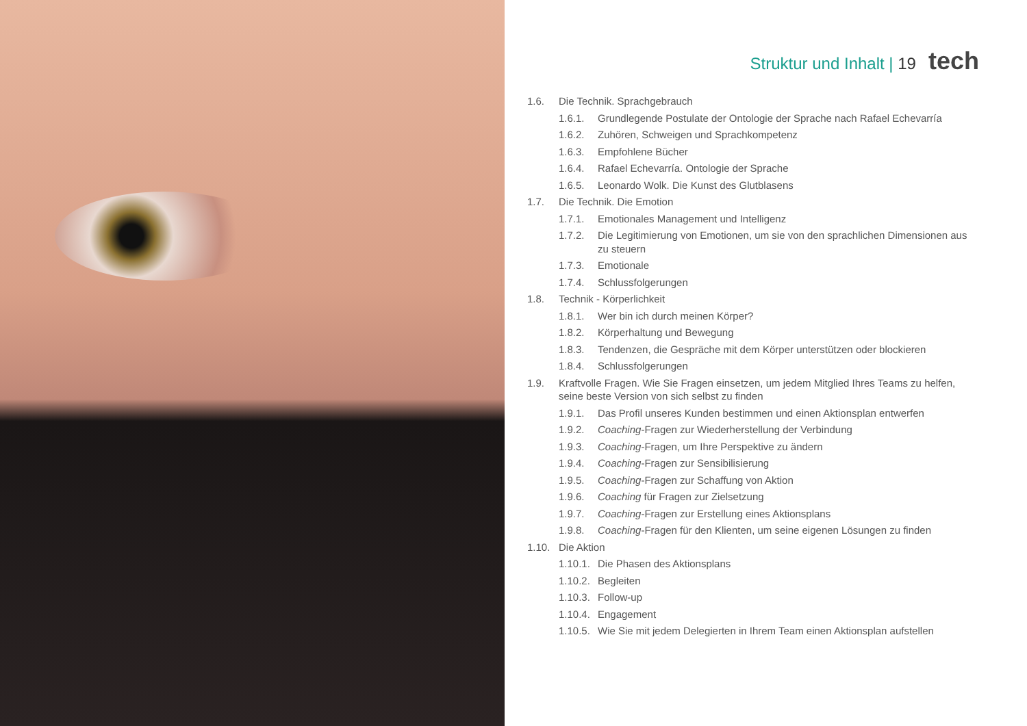Struktur und Inhalt | 19 tech
1.6. Die Technik. Sprachgebrauch
1.6.1. Grundlegende Postulate der Ontologie der Sprache nach Rafael Echevarría
1.6.2. Zuhören, Schweigen und Sprachkompetenz
1.6.3. Empfohlene Bücher
1.6.4. Rafael Echevarría. Ontologie der Sprache
1.6.5. Leonardo Wolk. Die Kunst des Glutblasens
1.7. Die Technik. Die Emotion
1.7.1. Emotionales Management und Intelligenz
1.7.2. Die Legitimierung von Emotionen, um sie von den sprachlichen Dimensionen aus zu steuern
1.7.3. Emotionale
1.7.4. Schlussfolgerungen
1.8. Technik - Körperlichkeit
1.8.1. Wer bin ich durch meinen Körper?
1.8.2. Körperhaltung und Bewegung
1.8.3. Tendenzen, die Gespräche mit dem Körper unterstützen oder blockieren
1.8.4. Schlussfolgerungen
1.9. Kraftvolle Fragen. Wie Sie Fragen einsetzen, um jedem Mitglied Ihres Teams zu helfen, seine beste Version von sich selbst zu finden
1.9.1. Das Profil unseres Kunden bestimmen und einen Aktionsplan entwerfen
1.9.2. Coaching-Fragen zur Wiederherstellung der Verbindung
1.9.3. Coaching-Fragen, um Ihre Perspektive zu ändern
1.9.4. Coaching-Fragen zur Sensibilisierung
1.9.5. Coaching-Fragen zur Schaffung von Aktion
1.9.6. Coaching für Fragen zur Zielsetzung
1.9.7. Coaching-Fragen zur Erstellung eines Aktionsplans
1.9.8. Coaching-Fragen für den Klienten, um seine eigenen Lösungen zu finden
1.10. Die Aktion
1.10.1. Die Phasen des Aktionsplans
1.10.2. Begleiten
1.10.3. Follow-up
1.10.4. Engagement
1.10.5. Wie Sie mit jedem Delegierten in Ihrem Team einen Aktionsplan aufstellen